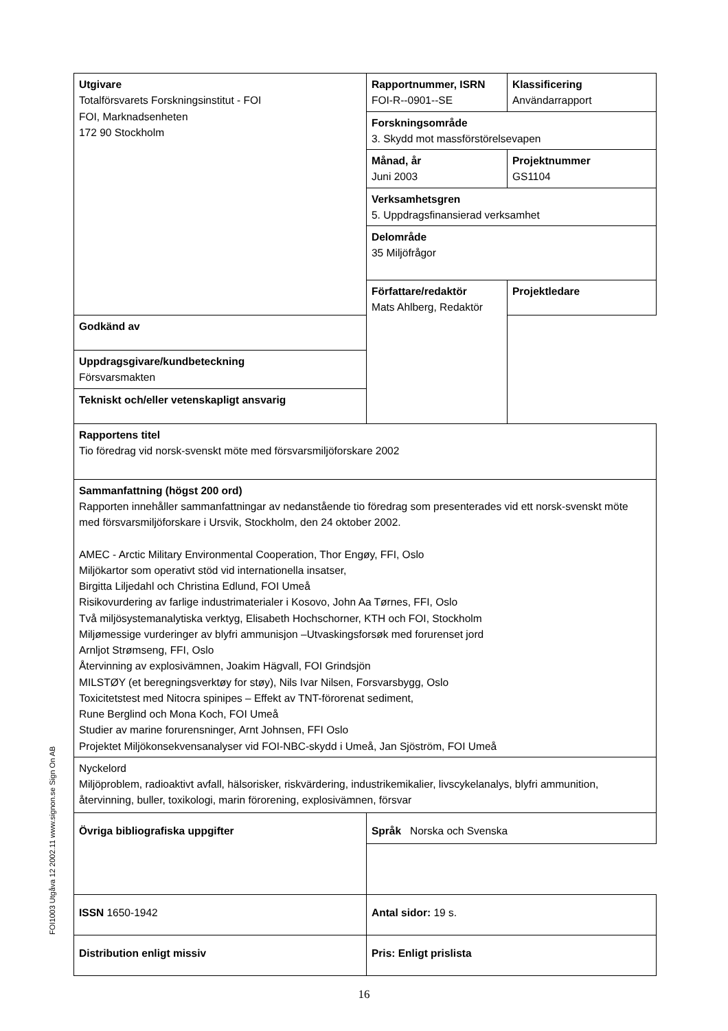| Utgivare Totalförsvarets Forskningsinstitut - FOI FOI, Marknadsenheten 172 90 Stockholm | Rapportnummer, ISRN FOI-R--0901--SE | Klassificering Användarrapport |
| | Forskningsområde 3. Skydd mot massförstörelsevapen | |
| | Månad, år Juni 2003 | Projektnummer GS1104 |
| | Verksamhetsgren 5. Uppdragsfinansierad verksamhet | |
| | Delområde 35 Miljöfrågor | |
| | Författare/redaktör Mats Ahlberg, Redaktör | Projektledare |
| Godkänd av | | |
| Uppdragsgivare/kundbeteckning Försvarsmakten | | |
| Tekniskt och/eller vetenskapligt ansvarig | | |
| Rapportens titel Tio föredrag vid norsk-svenskt möte med försvarsmiljöforskare 2002 | | |
| Sammanfattning (högst 200 ord) Rapporten innehåller sammanfattningar av nedanstående tio föredrag som presenterades vid ett norsk-svenskt möte med försvarsmiljöforskare i Ursvik, Stockholm, den 24 oktober 2002. AMEC - Arctic Military Environmental Cooperation, Thor Engøy, FFI, Oslo Miljökartor som operativt stöd vid internationella insatser, Birgitta Liljedahl och Christina Edlund, FOI Umeå Risikovurdering av farlige industrimaterialer i Kosovo, John Aa Tørnes, FFI, Oslo Två miljösystemanalytiska verktyg, Elisabeth Hochschorner, KTH och FOI, Stockholm Miljømessige vurderinger av blyfri ammunisjon –Utvaskingsforsøk med forurenset jord Arnljot Strømseng, FFI, Oslo Återvinning av explosivämnen, Joakim Hägvall, FOI Grindsjön MILSTØY (et beregningsverktøy for støy), Nils Ivar Nilsen, Forsvarsbygg, Oslo Toxicitetstest med Nitocra spinipes – Effekt av TNT-förorenat sediment, Rune Berglind och Mona Koch, FOI Umeå Studier av marine forurensninger, Arnt Johnsen, FFI Oslo Projektet Miljökonsekvensanalyser vid FOI-NBC-skydd i Umeå, Jan Sjöström, FOI Umeå | | |
| Nyckelord Miljöproblem, radioaktivt avfall, hälsorisker, riskvärdering, industrikemikalier, livscykelanalys, blyfri ammunition, återvinning, buller, toxikologi, marin förorening, explosivämnen, försvar | | |
| Övriga bibliografiska uppgifter | Språk Norska och Svenska | |
| ISSN 1650-1942 | Antal sidor: 19 s. | |
| Distribution enligt missiv | Pris: Enligt prislista | |
FOI1003 Utgåva 12 2002.11 www.signon.se Sign On AB
16